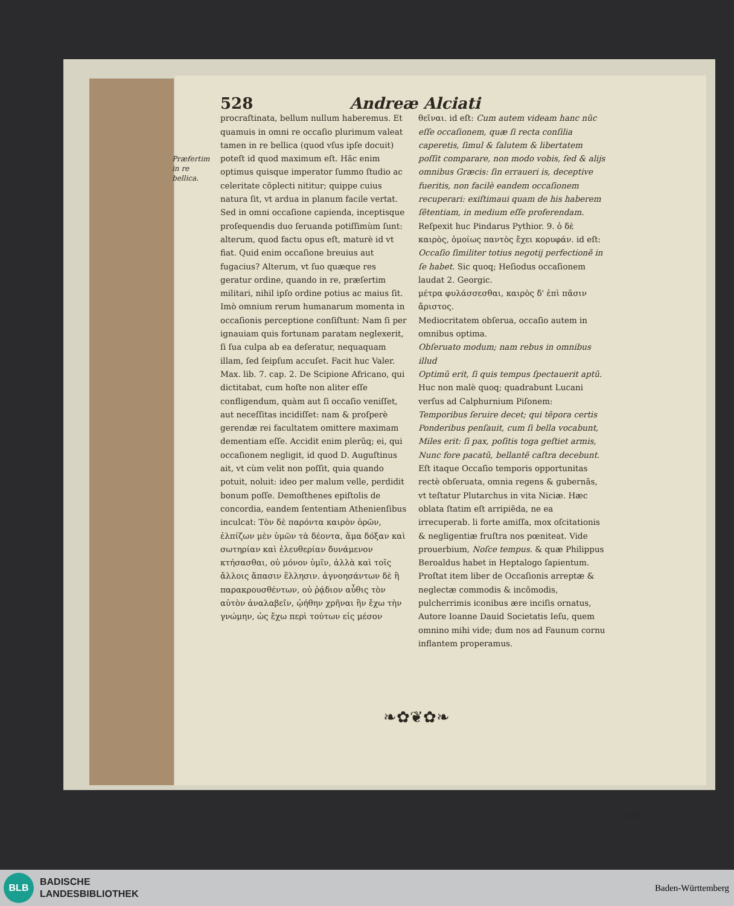528 Andreæ Alciati
Præfertim in re bellica.
procraſtinata, bellum nullum haberemus. Et quamuis in omni re occaſio plurimum valeat tamen in re bellica (quod vſus ipſe docuit) poteſt id quod maximum eſt. Hãc enim optimus quisque imperator ſummo ſtudio ac celeritate cõplecti nititur; quippe cuius natura ſit, vt ardua in planum facile vertat. Sed in omni occaſione capienda, inceptisque proſequendis duo ſeruanda potiſſimùm ſunt: alterum, quod factu opus eſt, maturè id vt fiat. Quid enim occaſione breuius aut fugacius? Alterum, vt ſuo quæque res geratur ordine, quando in re, præſertim militari, nihil ipſo ordine potius ac maius ſit. Imò omnium rerum humanarum momenta in occaſionis perceptione conſiſtunt: Nam ſi per ignauiam quis fortunam paratam neglexerit, ſi ſua culpa ab ea deſeratur, nequaquam illam, ſed ſeipſum accuſet. Facit huc Valer. Max. lib. 7. cap. 2. De Scipione Africano, qui dictitabat, cum hoſte non aliter eſſe confligendum, quàm aut ſi occaſio veniſſet, aut neceſſitas incidiſſet: nam & proſperè gerendæ rei facultatem omittere maximam dementiam eſſe. Accidit enim plerũq; ei, qui occaſionem negligit, id quod D. Auguſtinus ait, vt cùm velit non poſſit, quia quando potuit, noluit: ideo per malum velle, perdidit bonum poſſe. Demoſthenes epiſtolis de concordia, eandem ſententiam Athenienſibus inculcat: Τὸν δὲ παρόντα καιρὸν ὁρῶν, ἐλπίζων μὲν ὑμῶν τὰ δέοντα, ἅμα δόξαν καὶ σωτηρίαν καὶ ἐλευθερίαν δυνάμενον κτήσασθαι, οὐ μόνον ὑμῖν, ἀλλὰ καὶ τοῖς ἄλλοις ἅπασιν ἕλλησιν. ἀγνοησάντων δὲ ἢ παρακρουσθέντων, οὐ ῥᾴδιον αὖθις τὸν αὐτὸν ἀναλαβεῖν, ᾠήθην χρῆναι ἣν ἔχω τὴν γνώμην, ὡς ἔχω περὶ τούτων εἰς μέσον
θεῖναι. id eſt: Cum autem videam hanc nũc eſſe occaſionem, quæ ſi recta conſilia caperetis, ſimul & ſalutem & libertatem poſſit comparare, non modo vobis, ſed & alijs omnibus Græcis: ſin erraueri is, deceptive fueritis, non facilè eandem occaſionem recuperari: exiſtimaui quam de his haberem ſẽtentiam, in medium eſſe proferendam. Reſpexit huc Pindarus Pythior. 9. ὁ δὲ καιρὸς, ὁμοίως παντὸς ἔχει κορυφάν. id eſt: Occaſio ſimiliter totius negotij perfectionẽ in ſe habet. Sic quoq; Heſiodus occaſionem laudat 2. Georgic.
μέτρα φυλάσσεσθαι, καιρὸς δ' ἐπὶ πᾶσιν ἄριστος.
Mediocritatem obſerua, occaſio autem in omnibus optima.
Obſeruato modum; nam rebus in omnibus illud
Optimũ erit, ſi quis tempus ſpectauerit aptũ.
Huc non malè quoq; quadrabunt Lucani verſus ad Calphurnium Piſonem:
Temporibus ſeruire decet; qui tẽpora certis
Ponderibus penſauit, cum ſi bella vocabunt,
Miles erit: ſi pax, poſitis toga geſtiet armis,
Nunc fore pacatũ, bellantẽ caſtra decebunt.
Eſt itaque Occaſio temporis opportunitas rectè obſeruata, omnia regens & gubernãs, vt teſtatur Plutarchus in vita Niciæ. Hæc oblata ſtatim eſt arripiẽda, ne ea irrecuperab. li forte amiſſa, mox oſcitationis & negligentiæ fruſtra nos pœniteat. Vide prouerbium, Noſce tempus. & quæ Philippus Beroaldus habet in Heptalogo ſapientum. Proſtat item liber de Occaſionis arreptæ & neglectæ commodis & incõmodis, pulcherrimis iconibus ære inciſis ornatus, Autore Ioanne Dauid Societatis Ieſu, quem omnino mihi vide; dum nos ad Faunum cornu inflantem properamus.
❧✿❦✿❧
In ſu-
BLB
BADISCHE
LANDESBIBLIOTHEK
Baden-Württemberg